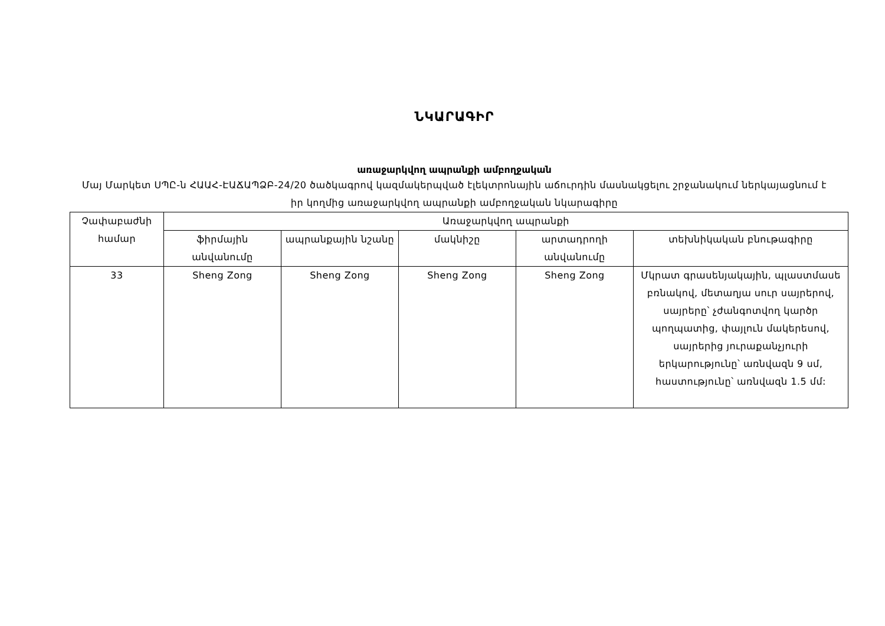ՆԿԱՐԱԳԻՐ
առաջարկվող ապրանքի ամբողջական
Մայ Մարկետ ՍՊԸ-ն ՀԱԱՀ-ԷԱՃԱՊՁԲ-24/20 ծածկագրով կազմակերպված էլեկտրոնային աճուրդին մասնակցելու շրջանակում ներկայացնում է իր կողմից առաջարկվող ապրանքի ամբողջական նկարագիրը
| Չափաբաժնի համար | Առաջարկվող ապրանքի | | | | |
| --- | --- | --- | --- | --- | --- |
| | ֆիրմային անվանումը | ապրանքային նշանը | մակնիշը | արտադրողի անվանումը | տեխնիկական բնութագիրը |
| 33 | Sheng Zong | Sheng Zong | Sheng Zong | Sheng Zong | Մկրատ գրասենյակային, պլաստմասե բռնակով, մետաղյա սուր սայրերով, սայրերը՝ չժանգոտվող կարծր պողպատից, փայլուն մակերեսով, սայրերից յուրաքանչյուրի երկարությունը՝ առնվազն 9 սմ, հաստությունը՝ առնվազն 1.5 մմ: |